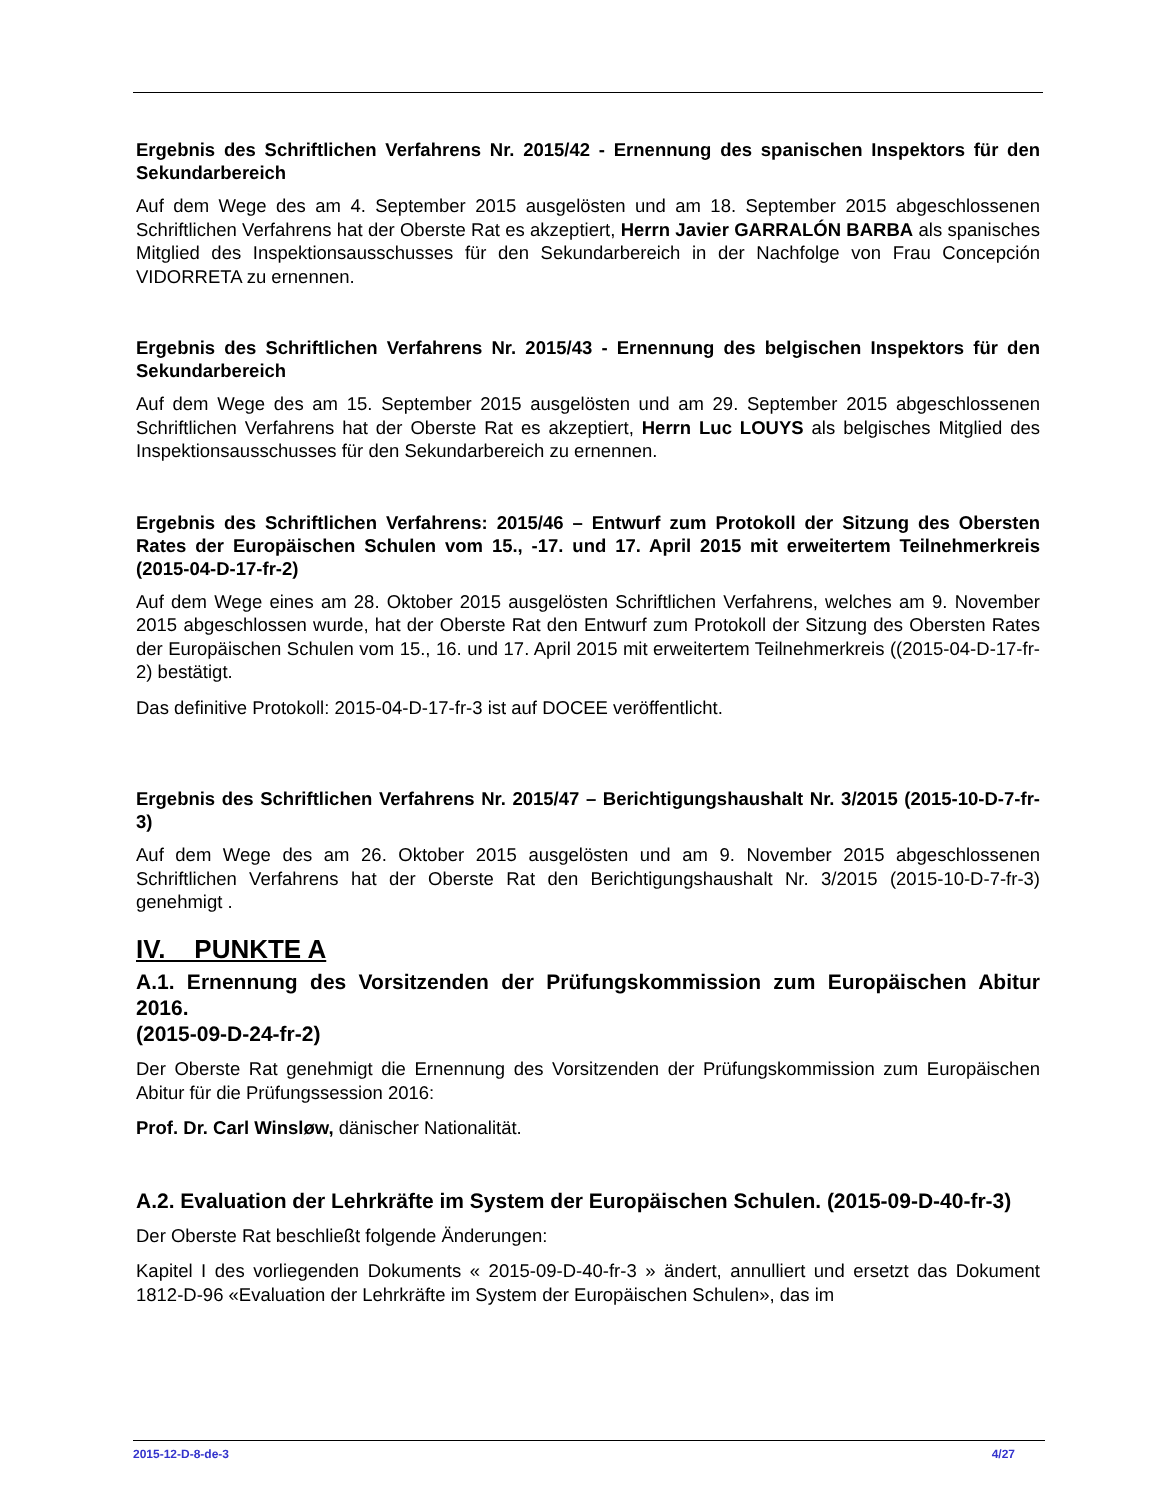Ergebnis des Schriftlichen Verfahrens Nr. 2015/42 - Ernennung des spanischen Inspektors für den Sekundarbereich
Auf dem Wege des am 4. September 2015 ausgelösten und am 18. September 2015 abgeschlossenen Schriftlichen Verfahrens hat der Oberste Rat es akzeptiert, Herrn Javier GARRALÓN BARBA als spanisches Mitglied des Inspektionsausschusses für den Sekundarbereich in der Nachfolge von Frau Concepción VIDORRETA zu ernennen.
Ergebnis des Schriftlichen Verfahrens Nr. 2015/43 - Ernennung des belgischen Inspektors für den Sekundarbereich
Auf dem Wege des am 15. September 2015 ausgelösten und am 29. September 2015 abgeschlossenen Schriftlichen Verfahrens hat der Oberste Rat es akzeptiert, Herrn Luc LOUYS als belgisches Mitglied des Inspektionsausschusses für den Sekundarbereich zu ernennen.
Ergebnis des Schriftlichen Verfahrens: 2015/46 – Entwurf zum Protokoll der Sitzung des Obersten Rates der Europäischen Schulen vom 15., -17. und 17. April 2015 mit erweitertem Teilnehmerkreis (2015-04-D-17-fr-2)
Auf dem Wege eines am 28. Oktober 2015 ausgelösten Schriftlichen Verfahrens, welches am 9. November 2015 abgeschlossen wurde, hat der Oberste Rat den Entwurf zum Protokoll der Sitzung des Obersten Rates der Europäischen Schulen vom 15., 16. und 17. April 2015 mit erweitertem Teilnehmerkreis ((2015-04-D-17-fr-2) bestätigt.
Das definitive Protokoll: 2015-04-D-17-fr-3 ist auf DOCEE veröffentlicht.
Ergebnis des Schriftlichen Verfahrens Nr. 2015/47 – Berichtigungshaushalt Nr. 3/2015 (2015-10-D-7-fr-3)
Auf dem Wege des am 26. Oktober 2015 ausgelösten und am 9. November 2015 abgeschlossenen Schriftlichen Verfahrens hat der Oberste Rat den Berichtigungshaushalt Nr. 3/2015 (2015-10-D-7-fr-3) genehmigt .
IV. PUNKTE A
A.1. Ernennung des Vorsitzenden der Prüfungskommission zum Europäischen Abitur 2016.
(2015-09-D-24-fr-2)
Der Oberste Rat genehmigt die Ernennung des Vorsitzenden der Prüfungskommission zum Europäischen Abitur für die Prüfungssession 2016:
Prof. Dr. Carl Winsløw, dänischer Nationalität.
A.2. Evaluation der Lehrkräfte im System der Europäischen Schulen. (2015-09-D-40-fr-3)
Der Oberste Rat beschließt folgende Änderungen:
Kapitel I des vorliegenden Dokuments « 2015-09-D-40-fr-3 » ändert, annulliert und ersetzt das Dokument 1812-D-96 «Evaluation der Lehrkräfte im System der Europäischen Schulen», das im
2015-12-D-8-de-3 4/27